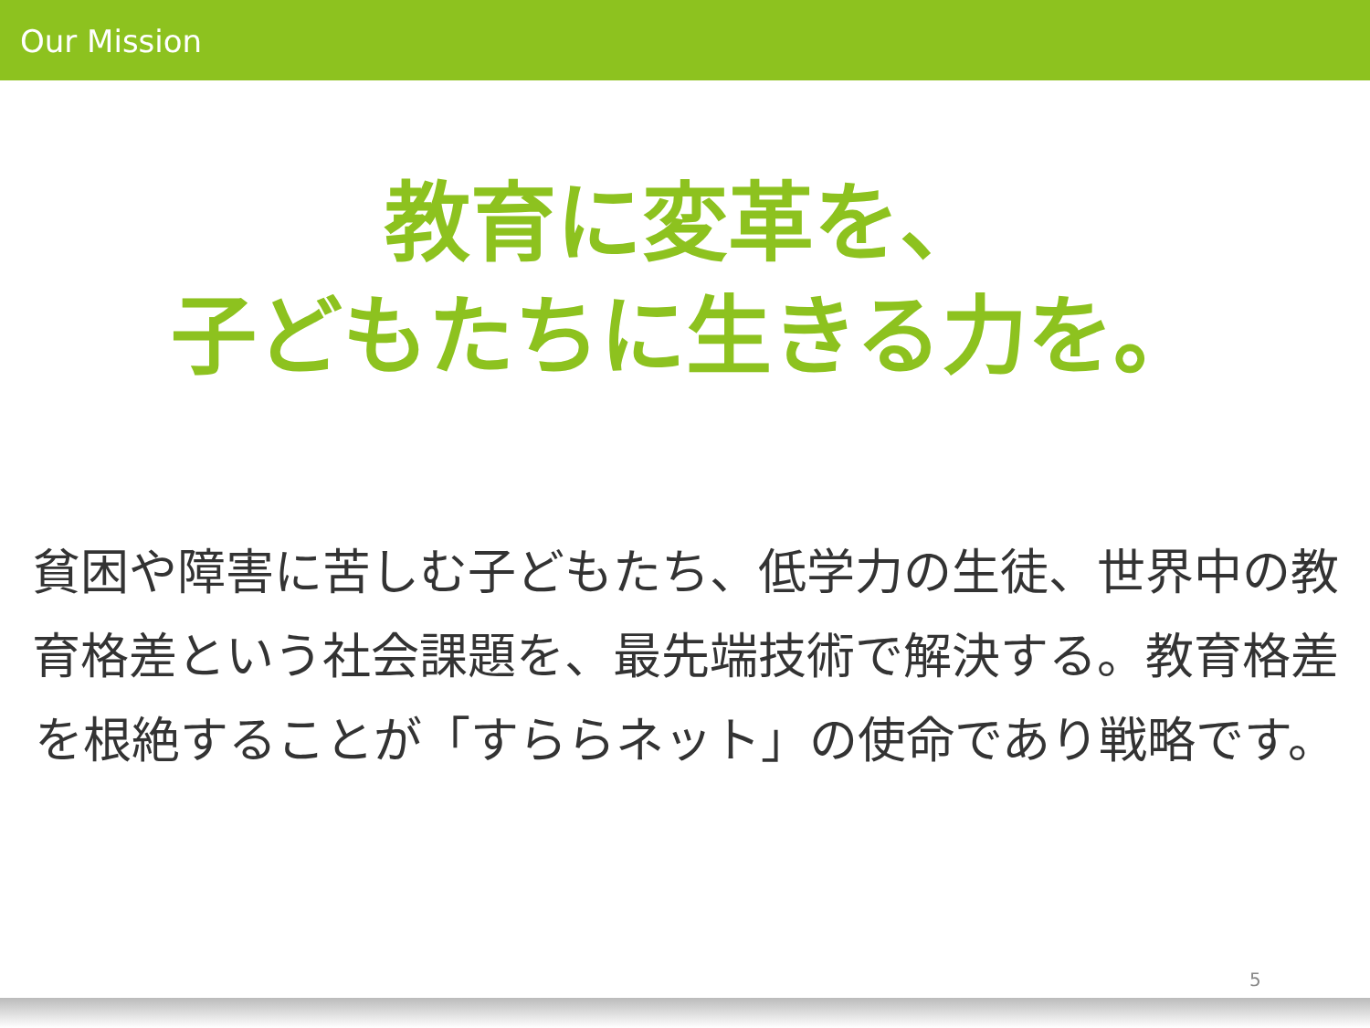Our Mission
教育に変革を、
子どもたちに生きる力を。
貧困や障害に苦しむ子どもたち、低学力の生徒、世界中の教育格差という社会課題を、最先端技術で解決する。教育格差を根絶することが「すららネット」の使命であり戦略です。
5